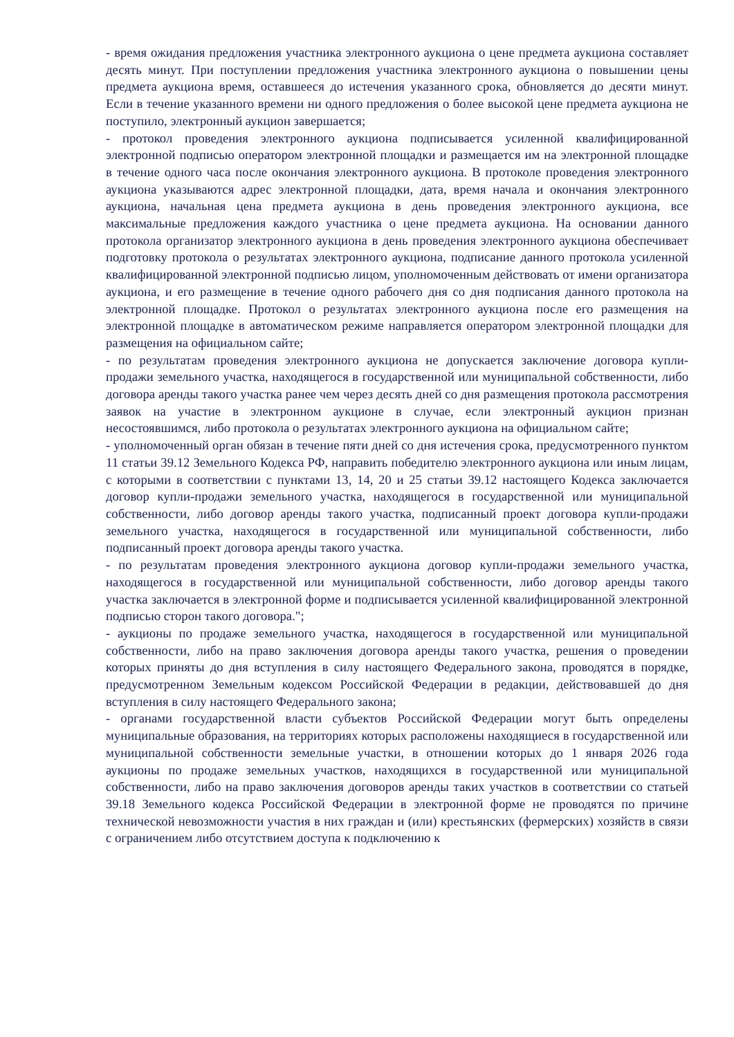- время ожидания предложения участника электронного аукциона о цене предмета аукциона составляет десять минут. При поступлении предложения участника электронного аукциона о повышении цены предмета аукциона время, оставшееся до истечения указанного срока, обновляется до десяти минут. Если в течение указанного времени ни одного предложения о более высокой цене предмета аукциона не поступило, электронный аукцион завершается;
- протокол проведения электронного аукциона подписывается усиленной квалифицированной электронной подписью оператором электронной площадки и размещается им на электронной площадке в течение одного часа после окончания электронного аукциона. В протоколе проведения электронного аукциона указываются адрес электронной площадки, дата, время начала и окончания электронного аукциона, начальная цена предмета аукциона в день проведения электронного аукциона, все максимальные предложения каждого участника о цене предмета аукциона. На основании данного протокола организатор электронного аукциона в день проведения электронного аукциона обеспечивает подготовку протокола о результатах электронного аукциона, подписание данного протокола усиленной квалифицированной электронной подписью лицом, уполномоченным действовать от имени организатора аукциона, и его размещение в течение одного рабочего дня со дня подписания данного протокола на электронной площадке. Протокол о результатах электронного аукциона после его размещения на электронной площадке в автоматическом режиме направляется оператором электронной площадки для размещения на официальном сайте;
- по результатам проведения электронного аукциона не допускается заключение договора купли-продажи земельного участка, находящегося в государственной или муниципальной собственности, либо договора аренды такого участка ранее чем через десять дней со дня размещения протокола рассмотрения заявок на участие в электронном аукционе в случае, если электронный аукцион признан несостоявшимся, либо протокола о результатах электронного аукциона на официальном сайте;
- уполномоченный орган обязан в течение пяти дней со дня истечения срока, предусмотренного пунктом 11 статьи 39.12 Земельного Кодекса РФ, направить победителю электронного аукциона или иным лицам, с которыми в соответствии с пунктами 13, 14, 20 и 25 статьи 39.12 настоящего Кодекса заключается договор купли-продажи земельного участка, находящегося в государственной или муниципальной собственности, либо договор аренды такого участка, подписанный проект договора купли-продажи земельного участка, находящегося в государственной или муниципальной собственности, либо подписанный проект договора аренды такого участка.
- по результатам проведения электронного аукциона договор купли-продажи земельного участка, находящегося в государственной или муниципальной собственности, либо договор аренды такого участка заключается в электронной форме и подписывается усиленной квалифицированной электронной подписью сторон такого договора.";
- аукционы по продаже земельного участка, находящегося в государственной или муниципальной собственности, либо на право заключения договора аренды такого участка, решения о проведении которых приняты до дня вступления в силу настоящего Федерального закона, проводятся в порядке, предусмотренном Земельным кодексом Российской Федерации в редакции, действовавшей до дня вступления в силу настоящего Федерального закона;
- органами государственной власти субъектов Российской Федерации могут быть определены муниципальные образования, на территориях которых расположены находящиеся в государственной или муниципальной собственности земельные участки, в отношении которых до 1 января 2026 года аукционы по продаже земельных участков, находящихся в государственной или муниципальной собственности, либо на право заключения договоров аренды таких участков в соответствии со статьей 39.18 Земельного кодекса Российской Федерации в электронной форме не проводятся по причине технической невозможности участия в них граждан и (или) крестьянских (фермерских) хозяйств в связи с ограничением либо отсутствием доступа к подключению к